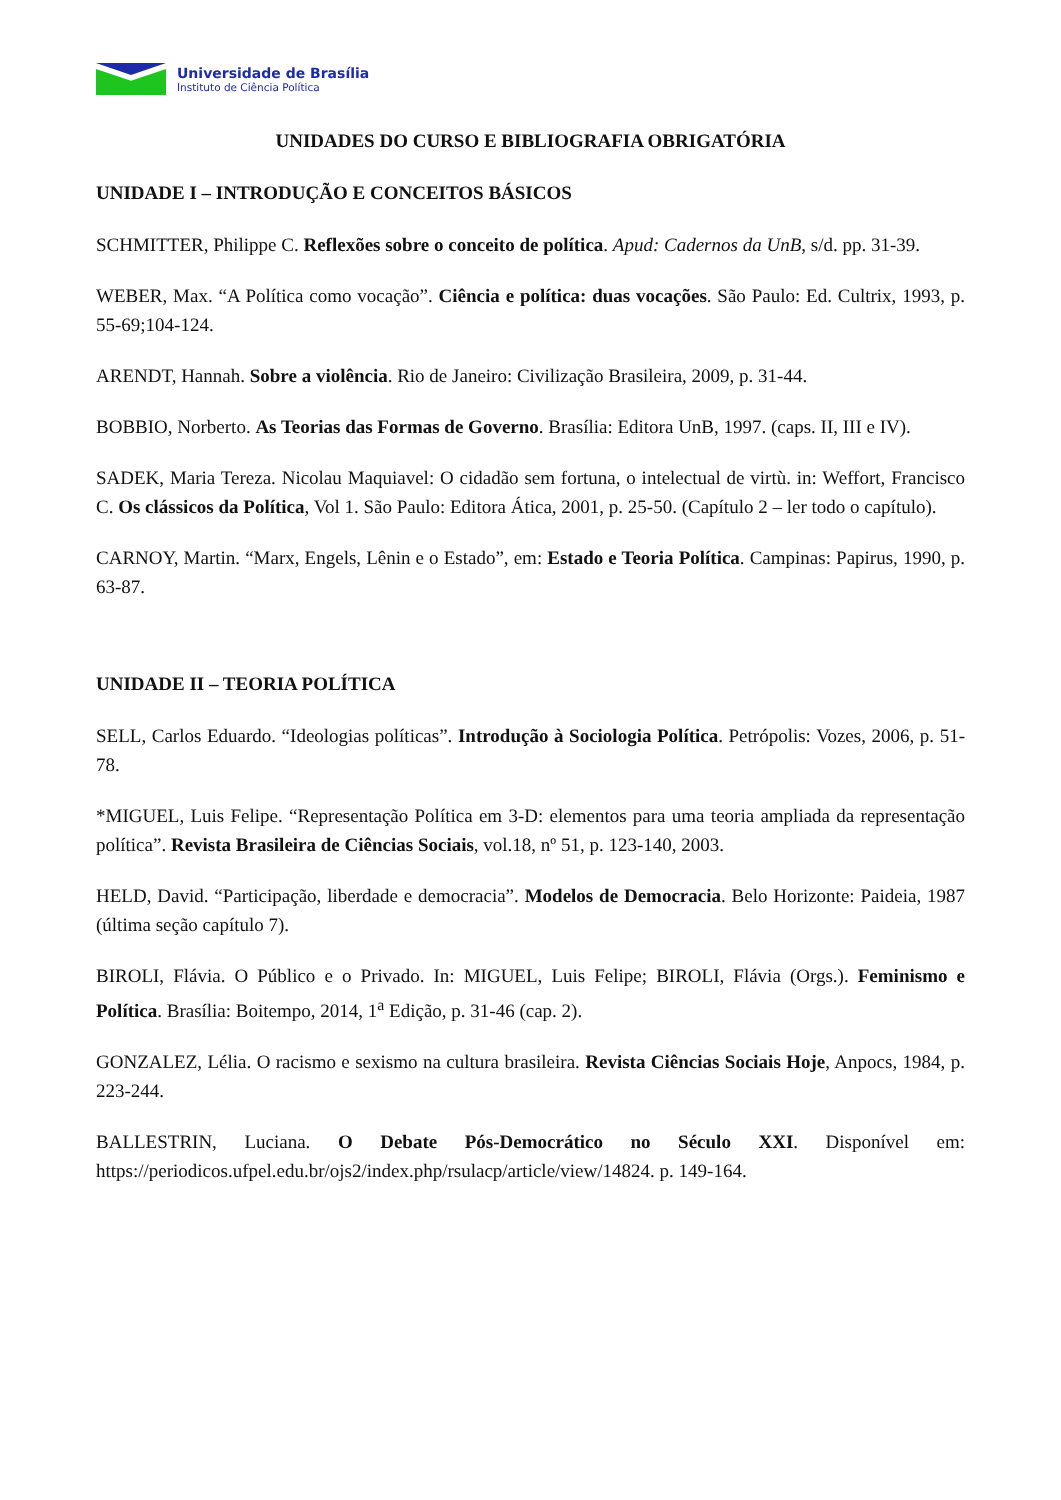Universidade de Brasília
Instituto de Ciência Política
UNIDADES DO CURSO E BIBLIOGRAFIA OBRIGATÓRIA
UNIDADE I – INTRODUÇÃO E CONCEITOS BÁSICOS
SCHMITTER, Philippe C. Reflexões sobre o conceito de política. Apud: Cadernos da UnB, s/d. pp. 31-39.
WEBER, Max. “A Política como vocação”. Ciência e política: duas vocações. São Paulo: Ed. Cultrix, 1993, p. 55-69;104-124.
ARENDT, Hannah. Sobre a violência. Rio de Janeiro: Civilização Brasileira, 2009, p. 31-44.
BOBBIO, Norberto. As Teorias das Formas de Governo. Brasília: Editora UnB, 1997. (caps. II, III e IV).
SADEK, Maria Tereza. Nicolau Maquiavel: O cidadão sem fortuna, o intelectual de virtù. in: Weffort, Francisco C. Os clássicos da Política, Vol 1. São Paulo: Editora Ática, 2001, p. 25-50. (Capítulo 2 – ler todo o capítulo).
CARNOY, Martin. “Marx, Engels, Lênin e o Estado”, em: Estado e Teoria Política. Campinas: Papirus, 1990, p. 63-87.
UNIDADE II – TEORIA POLÍTICA
SELL, Carlos Eduardo. “Ideologias políticas”. Introdução à Sociologia Política. Petrópolis: Vozes, 2006, p. 51-78.
*MIGUEL, Luis Felipe. “Representação Política em 3-D: elementos para uma teoria ampliada da representação política”. Revista Brasileira de Ciências Sociais, vol.18, nº 51, p. 123-140, 2003.
HELD, David. “Participação, liberdade e democracia”. Modelos de Democracia. Belo Horizonte: Paideia, 1987 (última seção capítulo 7).
BIROLI, Flávia. O Público e o Privado. In: MIGUEL, Luis Felipe; BIROLI, Flávia (Orgs.). Feminismo e Política. Brasília: Boitempo, 2014, 1<sup>a</sup> Edição, p. 31-46 (cap. 2).
GONZALEZ, Lélia. O racismo e sexismo na cultura brasileira. Revista Ciências Sociais Hoje, Anpocs, 1984, p. 223-244.
BALLESTRIN, Luciana. O Debate Pós-Democrático no Século XXI. Disponível em: https://periodicos.ufpel.edu.br/ojs2/index.php/rsulacp/article/view/14824. p. 149-164.